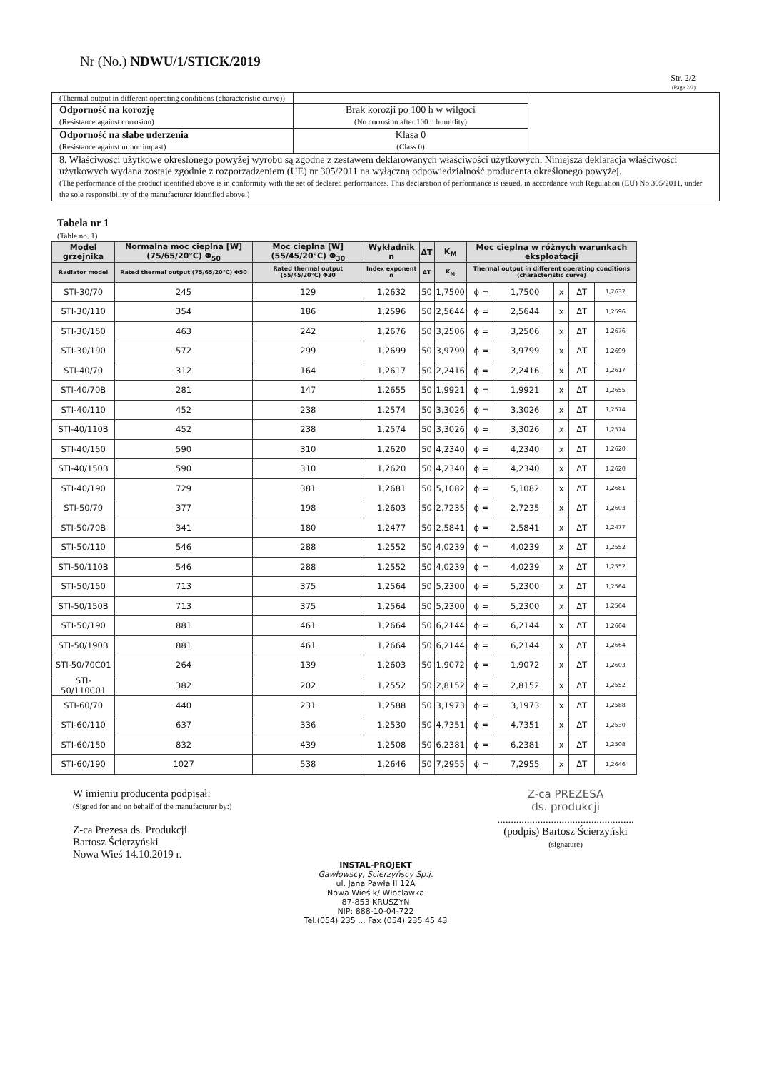Nr (No.) NDWU/1/STICK/2019
Str. 2/2
(Page 2/2)
| (Thermal output in different operating conditions (characteristic curve)) | | |
| Odporność na korozję (Resistance against corrosion) | Brak korozji po 100 h w wilgoci (No corrosion after 100 h humidity) | |
| Odporność na słabe uderzenia (Resistance against minor impast) | Klasa 0 (Class 0) | |
| 8. Właściwości użytkowe określonego powyżej wyrobu są zgodne z zestawem deklarowanych właściwości użytkowych. Niniejsza deklaracja właściwości użytkowych wydana zostaje zgodnie z rozporządzeniem (UE) nr 305/2011 na wyłączną odpowiedzialność producenta określonego powyżej. (The performance of the product identified above is in conformity with the set of declared performances. This declaration of performance is issued, in accordance with Regulation (EU) No 305/2011, under the sole responsibility of the manufacturer identified above.) | | |
Tabela nr 1
(Table no. 1)
| Model grzejnika | Normalna moc cieplna [W] (75/65/20°C) Φ<sub>50</sub> | Moc cieplna [W] (55/45/20°C) Φ<sub>30</sub> | Wykładnik n | ΔT | K<sub>M</sub> | Moc cieplna w różnych warunkach eksploatacji | | | | |
| --- | --- | --- | --- | --- | --- | --- | --- | --- | --- | --- |
| Radiator model | Rated thermal output (75/65/20°C) Φ50 | Rated thermal output (55/45/20°C) Φ30 | Index exponent n | ΔT | K<sub>M</sub> | Thermal output in different operating conditions (characteristic curve) | | | | |
| STI-30/70 | 245 | 129 | 1,2632 | 50 | 1,7500 | ϕ = | 1,7500 | x | ΔT | 1,2632 |
| STI-30/110 | 354 | 186 | 1,2596 | 50 | 2,5644 | ϕ = | 2,5644 | x | ΔT | 1,2596 |
| STI-30/150 | 463 | 242 | 1,2676 | 50 | 3,2506 | ϕ = | 3,2506 | x | ΔT | 1,2676 |
| STI-30/190 | 572 | 299 | 1,2699 | 50 | 3,9799 | ϕ = | 3,9799 | x | ΔT | 1,2699 |
| STI-40/70 | 312 | 164 | 1,2617 | 50 | 2,2416 | ϕ = | 2,2416 | x | ΔT | 1,2617 |
| STI-40/70B | 281 | 147 | 1,2655 | 50 | 1,9921 | ϕ = | 1,9921 | x | ΔT | 1,2655 |
| STI-40/110 | 452 | 238 | 1,2574 | 50 | 3,3026 | ϕ = | 3,3026 | x | ΔT | 1,2574 |
| STI-40/110B | 452 | 238 | 1,2574 | 50 | 3,3026 | ϕ = | 3,3026 | x | ΔT | 1,2574 |
| STI-40/150 | 590 | 310 | 1,2620 | 50 | 4,2340 | ϕ = | 4,2340 | x | ΔT | 1,2620 |
| STI-40/150B | 590 | 310 | 1,2620 | 50 | 4,2340 | ϕ = | 4,2340 | x | ΔT | 1,2620 |
| STI-40/190 | 729 | 381 | 1,2681 | 50 | 5,1082 | ϕ = | 5,1082 | x | ΔT | 1,2681 |
| STI-50/70 | 377 | 198 | 1,2603 | 50 | 2,7235 | ϕ = | 2,7235 | x | ΔT | 1,2603 |
| STI-50/70B | 341 | 180 | 1,2477 | 50 | 2,5841 | ϕ = | 2,5841 | x | ΔT | 1,2477 |
| STI-50/110 | 546 | 288 | 1,2552 | 50 | 4,0239 | ϕ = | 4,0239 | x | ΔT | 1,2552 |
| STI-50/110B | 546 | 288 | 1,2552 | 50 | 4,0239 | ϕ = | 4,0239 | x | ΔT | 1,2552 |
| STI-50/150 | 713 | 375 | 1,2564 | 50 | 5,2300 | ϕ = | 5,2300 | x | ΔT | 1,2564 |
| STI-50/150B | 713 | 375 | 1,2564 | 50 | 5,2300 | ϕ = | 5,2300 | x | ΔT | 1,2564 |
| STI-50/190 | 881 | 461 | 1,2664 | 50 | 6,2144 | ϕ = | 6,2144 | x | ΔT | 1,2664 |
| STI-50/190B | 881 | 461 | 1,2664 | 50 | 6,2144 | ϕ = | 6,2144 | x | ΔT | 1,2664 |
| STI-50/70C01 | 264 | 139 | 1,2603 | 50 | 1,9072 | ϕ = | 1,9072 | x | ΔT | 1,2603 |
| STI-50/110C01 | 382 | 202 | 1,2552 | 50 | 2,8152 | ϕ = | 2,8152 | x | ΔT | 1,2552 |
| STI-60/70 | 440 | 231 | 1,2588 | 50 | 3,1973 | ϕ = | 3,1973 | x | ΔT | 1,2588 |
| STI-60/110 | 637 | 336 | 1,2530 | 50 | 4,7351 | ϕ = | 4,7351 | x | ΔT | 1,2530 |
| STI-60/150 | 832 | 439 | 1,2508 | 50 | 6,2381 | ϕ = | 6,2381 | x | ΔT | 1,2508 |
| STI-60/190 | 1027 | 538 | 1,2646 | 50 | 7,2955 | ϕ = | 7,2955 | x | ΔT | 1,2646 |
W imieniu producenta podpisał:
(Signed for and on behalf of the manufacturer by:)
Z-ca Prezesa ds. Produkcji
Bartosz Ścierzyński
Nowa Wieś 14.10.2019 r.
Z-ca PREZESA
ds. produkcji
...................................................
(podpis) Bartosz Ścierzyński
(signature)
INSTAL-PROJEKT
Gawłowscy, Ścierzyńscy Sp.j.
ul. Jana Pawła II 12A
Nowa Wieś k/ Włocławka
87-853 KRUSZYN
NIP: 888-10-04-722
Tel.(054) 235 ... Fax (054) 235 45 43